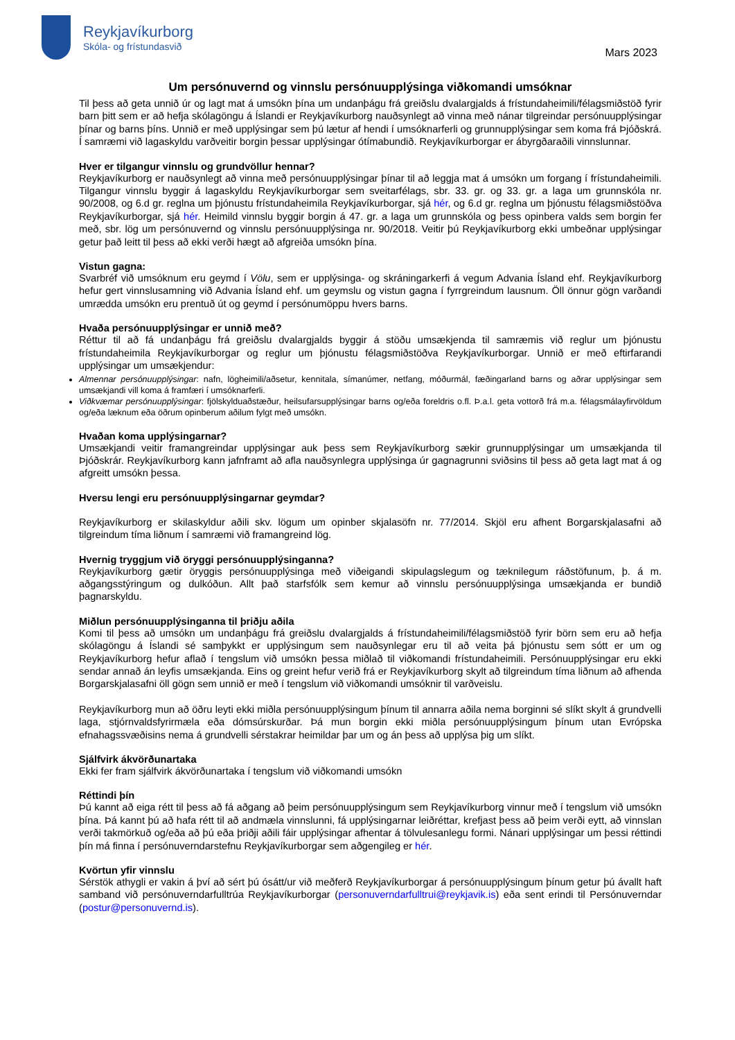Reykjavíkurborg
Skóla- og frístundasvið
Mars 2023
Um persónuvernd og vinnslu persónuupplýsinga viðkomandi umsóknar
Til þess að geta unnið úr og lagt mat á umsókn þína um undanþágu frá greiðslu dvalargjalds á frístundaheimili/félagsmiðstöð fyrir barn þitt sem er að hefja skólagöngu á Íslandi er Reykjavíkurborg nauðsynlegt að vinna með nánar tilgreindar persónuupplýsingar þínar og barns þíns. Unnið er með upplýsingar sem þú lætur af hendi í umsóknarferli og grunnupplýsingar sem koma frá Þjóðskrá. Í samræmi við lagaskyldu varðveitir borgin þessar upplýsingar ótímabundið. Reykjavíkurborgar er ábyrgðaraðili vinnslunnar.
Hver er tilgangur vinnslu og grundvöllur hennar?
Reykjavíkurborg er nauðsynlegt að vinna með persónuupplýsingar þínar til að leggja mat á umsókn um forgang í frístundaheimili. Tilgangur vinnslu byggir á lagaskyldu Reykjavíkurborgar sem sveitarfélags, sbr. 33. gr. og 33. gr. a laga um grunnskóla nr. 90/2008, og 6.d gr. reglna um þjónustu frístundaheimila Reykjavíkurborgar, sjá hér, og 6.d gr. reglna um þjónustu félagsmiðstöðva Reykjavíkurborgar, sjá hér. Heimild vinnslu byggir borgin á 47. gr. a laga um grunnskóla og þess opinbera valds sem borgin fer með, sbr. lög um persónuvernd og vinnslu persónuupplýsinga nr. 90/2018. Veitir þú Reykjavíkurborg ekki umbeðnar upplýsingar getur það leitt til þess að ekki verði hægt að afgreiða umsókn þína.
Vistun gagna:
Svarbréf við umsóknum eru geymd í Völu, sem er upplýsinga- og skráningarkerfi á vegum Advania Ísland ehf. Reykjavíkurborg hefur gert vinnslusamning við Advania Ísland ehf. um geymslu og vistun gagna í fyrrgreindum lausnum. Öll önnur gögn varðandi umrædda umsókn eru prentuð út og geymd í persónumöppu hvers barns.
Hvaða persónuupplýsingar er unnið með?
Réttur til að fá undanþágu frá greiðslu dvalargjalds byggir á stöðu umsækjenda til samræmis við reglur um þjónustu frístundaheimila Reykjavíkurborgar og reglur um þjónustu félagsmiðstöðva Reykjavíkurborgar. Unnið er með eftirfarandi upplýsingar um umsækjendur:
Almennar persónuupplýsingar: nafn, lögheimili/aðsetur, kennitala, símanúmer, netfang, móðurmál, fæðingarland barns og aðrar upplýsingar sem umsækjandi vill koma á framfæri í umsóknarferli.
Viðkvæmar persónuupplýsingar: fjölskylduaðstæður, heilsufarsupplýsingar barns og/eða foreldris o.fl. Þ.a.l. geta vottorð frá m.a. félagsmálayfirvöldum og/eða læknum eða öðrum opinberum aðilum fylgt með umsókn.
Hvaðan koma upplýsingarnar?
Umsækjandi veitir framangreindar upplýsingar auk þess sem Reykjavíkurborg sækir grunnupplýsingar um umsækjanda til Þjóðskrár. Reykjavíkurborg kann jafnframt að afla nauðsynlegra upplýsinga úr gagnagrunni sviðsins til þess að geta lagt mat á og afgreitt umsókn þessa.
Hversu lengi eru persónuupplýsingarnar geymdar?
Reykjavíkurborg er skilaskyldur aðili skv. lögum um opinber skjalasöfn nr. 77/2014. Skjöl eru afhent Borgarskjalasafni að tilgreindum tíma liðnum í samræmi við framangreind lög.
Hvernig tryggjum við öryggi persónuupplýsinganna?
Reykjavíkurborg gætir öryggis persónuupplýsinga með viðeigandi skipulagslegum og tæknilegum ráðstöfunum, þ. á m. aðgangsstýringum og dulkóðun. Allt það starfsfólk sem kemur að vinnslu persónuupplýsinga umsækjanda er bundið þagnarskyldu.
Miðlun persónuupplýsinganna til þriðju aðila
Komi til þess að umsókn um undanþágu frá greiðslu dvalargjalds á frístundaheimili/félagsmiðstöð fyrir börn sem eru að hefja skólagöngu á Íslandi sé samþykkt er upplýsingum sem nauðsynlegar eru til að veita þá þjónustu sem sótt er um og Reykjavíkurborg hefur aflað í tengslum við umsókn þessa miðlað til viðkomandi frístundaheimili. Persónuupplýsingar eru ekki sendar annað án leyfis umsækjanda. Eins og greint hefur verið frá er Reykjavíkurborg skylt að tilgreindum tíma liðnum að afhenda Borgarskjalasafni öll gögn sem unnið er með í tengslum við viðkomandi umsóknir til varðveislu.
Reykjavíkurborg mun að öðru leyti ekki miðla persónuupplýsingum þínum til annarra aðila nema borginni sé slíkt skylt á grundvelli laga, stjórnvaldsfyrirmæla eða dómsúrskurðar. Þá mun borgin ekki miðla persónuupplýsingum þínum utan Evrópska efnahagssvæðisins nema á grundvelli sérstakrar heimildar þar um og án þess að upplýsa þig um slíkt.
Sjálfvirk ákvörðunartaka
Ekki fer fram sjálfvirk ákvörðunartaka í tengslum við viðkomandi umsókn
Réttindi þín
Þú kannt að eiga rétt til þess að fá aðgang að þeim persónuupplýsingum sem Reykjavíkurborg vinnur með í tengslum við umsókn þína. Þá kannt þú að hafa rétt til að andmæla vinnslunni, fá upplýsingarnar leiðréttar, krefjast þess að þeim verði eytt, að vinnslan verði takmörkuð og/eða að þú eða þriðji aðili fáir upplýsingar afhentar á tölvulesanlegu formi. Nánari upplýsingar um þessi réttindi þín má finna í persónuverndarstefnu Reykjavíkurborgar sem aðgengileg er hér.
Kvörtun yfir vinnslu
Sérstök athygli er vakin á því að sért þú ósátt/ur við meðferð Reykjavíkurborgar á persónuupplýsingum þínum getur þú ávallt haft samband við persónuverndarfulltrúa Reykjavíkurborgar (personuverndarfulltrui@reykjavik.is) eða sent erindi til Persónuverndar (postur@personuvernd.is).